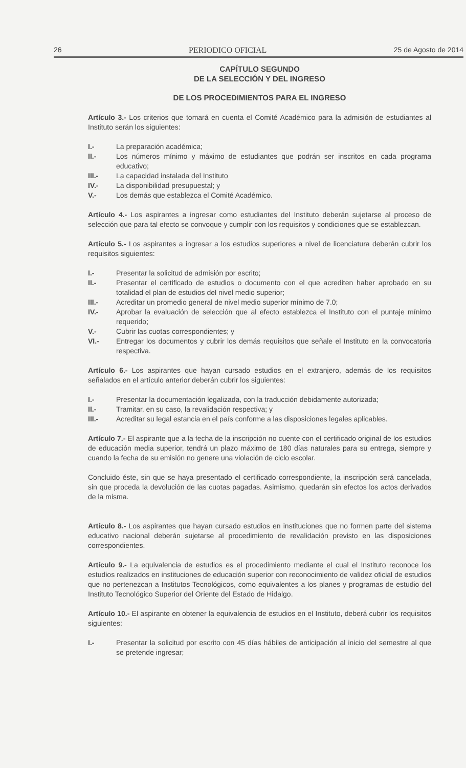26 PERIODICO OFICIAL 25 de Agosto de 2014
CAPÍTULO SEGUNDO
DE LA SELECCIÓN Y DEL INGRESO
DE LOS PROCEDIMIENTOS PARA EL INGRESO
Artículo 3.- Los criterios que tomará en cuenta el Comité Académico para la admisión de estudiantes al Instituto serán los siguientes:
I.- La preparación académica;
II.- Los números mínimo y máximo de estudiantes que podrán ser inscritos en cada programa educativo;
III.- La capacidad instalada del Instituto
IV.- La disponibilidad presupuestal; y
V.- Los demás que establezca el Comité Académico.
Artículo 4.- Los aspirantes a ingresar como estudiantes del Instituto deberán sujetarse al proceso de selección que para tal efecto se convoque y cumplir con los requisitos y condiciones que se establezcan.
Artículo 5.- Los aspirantes a ingresar a los estudios superiores a nivel de licenciatura deberán cubrir los requisitos siguientes:
I.- Presentar la solicitud de admisión por escrito;
II.- Presentar el certificado de estudios o documento con el que acrediten haber aprobado en su totalidad el plan de estudios del nivel medio superior;
III.- Acreditar un promedio general de nivel medio superior mínimo de 7.0;
IV.- Aprobar la evaluación de selección que al efecto establezca el Instituto con el puntaje mínimo requerido;
V.- Cubrir las cuotas correspondientes; y
VI.- Entregar los documentos y cubrir los demás requisitos que señale el Instituto en la convocatoria respectiva.
Artículo 6.- Los aspirantes que hayan cursado estudios en el extranjero, además de los requisitos señalados en el artículo anterior deberán cubrir los siguientes:
I.- Presentar la documentación legalizada, con la traducción debidamente autorizada;
II.- Tramitar, en su caso, la revalidación respectiva; y
III.- Acreditar su legal estancia en el país conforme a las disposiciones legales aplicables.
Artículo 7.- El aspirante que a la fecha de la inscripción no cuente con el certificado original de los estudios de educación media superior, tendrá un plazo máximo de 180 días naturales para su entrega, siempre y cuando la fecha de su emisión no genere una violación de ciclo escolar.
Concluido éste, sin que se haya presentado el certificado correspondiente, la inscripción será cancelada, sin que proceda la devolución de las cuotas pagadas. Asimismo, quedarán sin efectos los actos derivados de la misma.
Artículo 8.- Los aspirantes que hayan cursado estudios en instituciones que no formen parte del sistema educativo nacional deberán sujetarse al procedimiento de revalidación previsto en las disposiciones correspondientes.
Artículo 9.- La equivalencia de estudios es el procedimiento mediante el cual el Instituto reconoce los estudios realizados en instituciones de educación superior con reconocimiento de validez oficial de estudios que no pertenezcan a Institutos Tecnológicos, como equivalentes a los planes y programas de estudio del Instituto Tecnológico Superior del Oriente del Estado de Hidalgo.
Artículo 10.- El aspirante en obtener la equivalencia de estudios en el Instituto, deberá cubrir los requisitos siguientes:
I.- Presentar la solicitud por escrito con 45 días hábiles de anticipación al inicio del semestre al que se pretende ingresar;